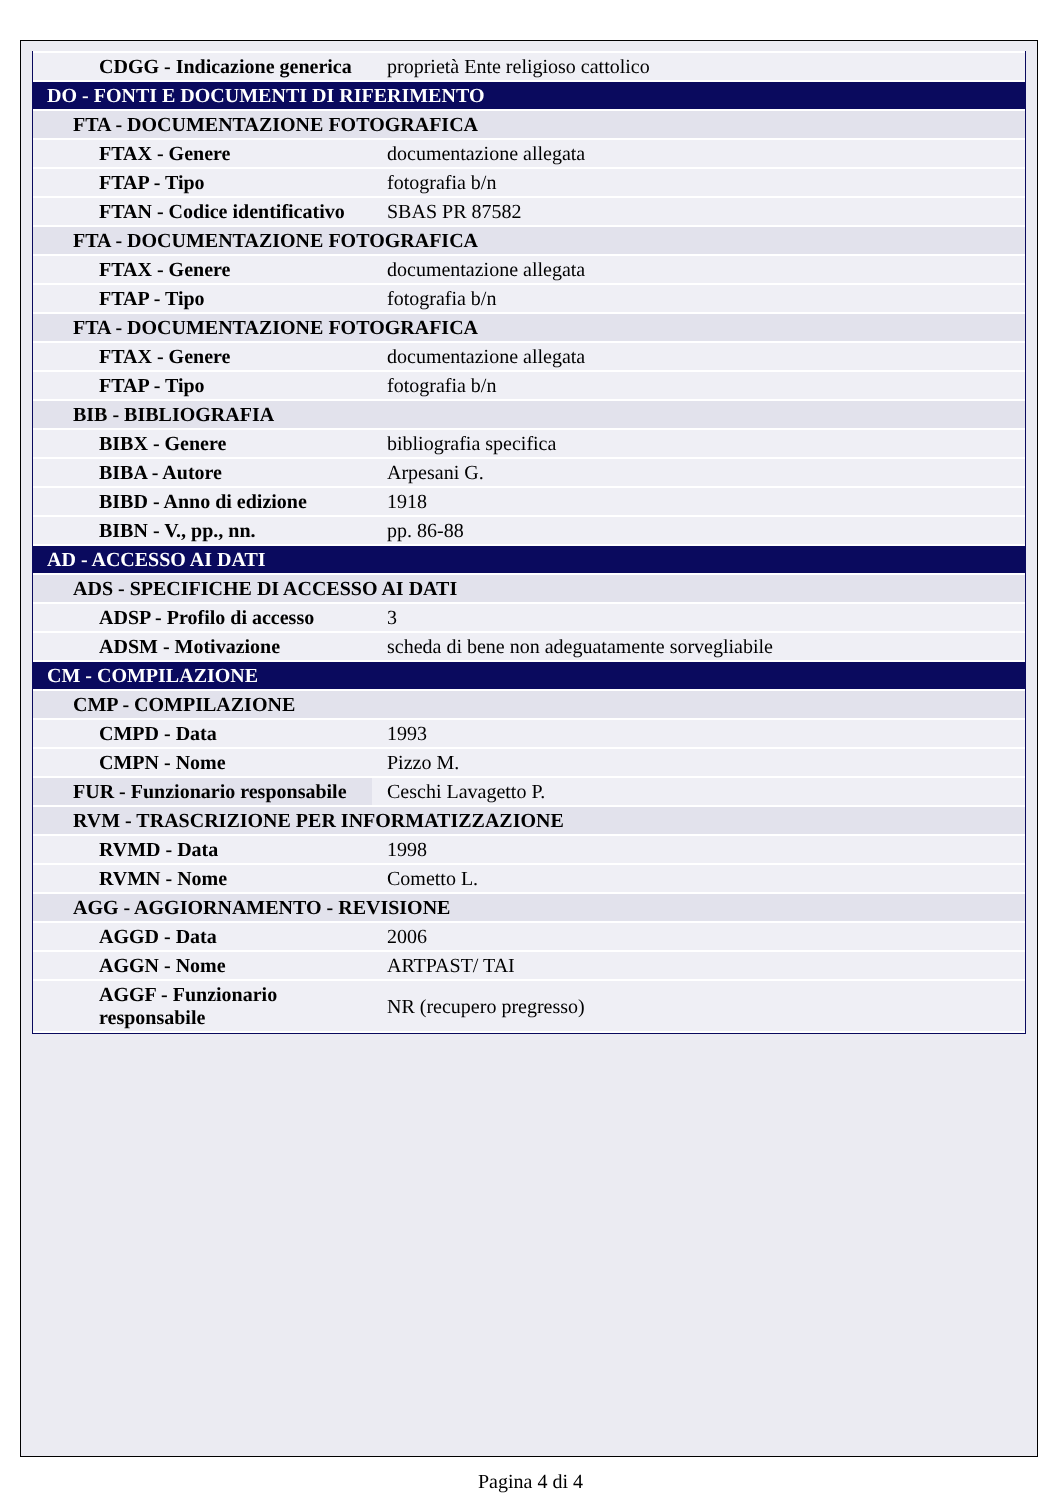| CDGG - Indicazione generica | proprietà Ente religioso cattolico |
| DO - FONTI E DOCUMENTI DI RIFERIMENTO | |
| FTA - DOCUMENTAZIONE FOTOGRAFICA | |
| FTAX - Genere | documentazione allegata |
| FTAP - Tipo | fotografia b/n |
| FTAN - Codice identificativo | SBAS PR 87582 |
| FTA - DOCUMENTAZIONE FOTOGRAFICA | |
| FTAX - Genere | documentazione allegata |
| FTAP - Tipo | fotografia b/n |
| FTA - DOCUMENTAZIONE FOTOGRAFICA | |
| FTAX - Genere | documentazione allegata |
| FTAP - Tipo | fotografia b/n |
| BIB - BIBLIOGRAFIA | |
| BIBX - Genere | bibliografia specifica |
| BIBA - Autore | Arpesani G. |
| BIBD - Anno di edizione | 1918 |
| BIBN - V., pp., nn. | pp. 86-88 |
| AD - ACCESSO AI DATI | |
| ADS - SPECIFICHE DI ACCESSO AI DATI | |
| ADSP - Profilo di accesso | 3 |
| ADSM - Motivazione | scheda di bene non adeguatamente sorvegliabile |
| CM - COMPILAZIONE | |
| CMP - COMPILAZIONE | |
| CMPD - Data | 1993 |
| CMPN - Nome | Pizzo M. |
| FUR - Funzionario responsabile | Ceschi Lavagetto P. |
| RVM - TRASCRIZIONE PER INFORMATIZZAZIONE | |
| RVMD - Data | 1998 |
| RVMN - Nome | Cometto L. |
| AGG - AGGIORNAMENTO - REVISIONE | |
| AGGD - Data | 2006 |
| AGGN - Nome | ARTPAST/ TAI |
| AGGF - Funzionario responsabile | NR (recupero pregresso) |
Pagina 4 di 4